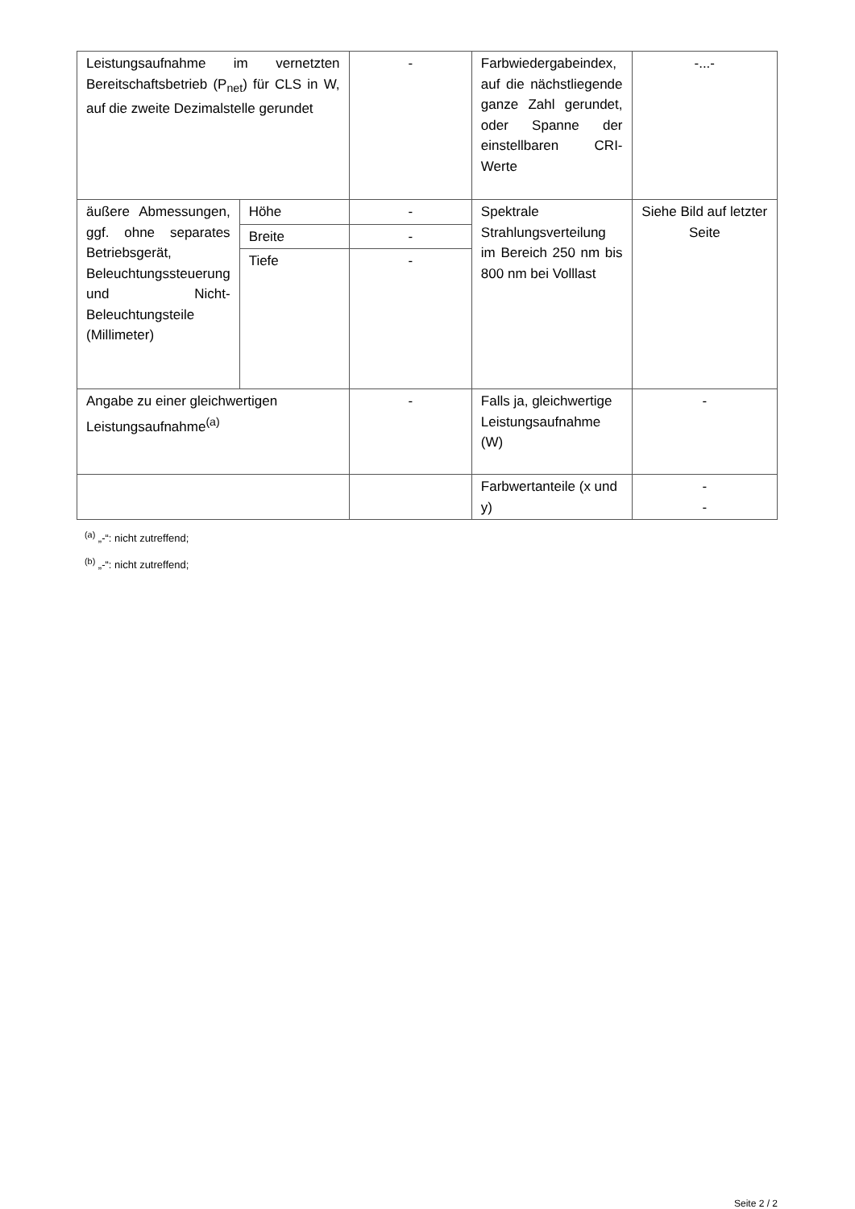| Leistungsaufnahme im vernetzten Bereitschaftsbetrieb (P<sub>net</sub>) für CLS in W, auf die zweite Dezimalstelle gerundet | | - | Farbwiedergabeindex, auf die nächstliegende ganze Zahl gerundet, oder Spanne der einstellbaren CRI-Werte | -...- |
| äußere Abmessungen, ggf. ohne separates Betriebsgerät, Beleuchtungssteuerung und Nicht-Beleuchtungsteile (Millimeter) | Höhe | - | Spektrale Strahlungsverteilung im Bereich 250 nm bis 800 nm bei Volllast | Siehe Bild auf letzter Seite |
| | Breite | - | | |
| | Tiefe | - | | |
| Angabe zu einer gleichwertigen Leistungsaufnahme<sup>(a)</sup> | | - | Falls ja, gleichwertige Leistungsaufnahme (W) | - |
| | | | Farbwertanteile (x und y) | - - |
<sup>(a)</sup> „-“: nicht zutreffend;
<sup>(b)</sup> „-“: nicht zutreffend;
Seite 2 / 2